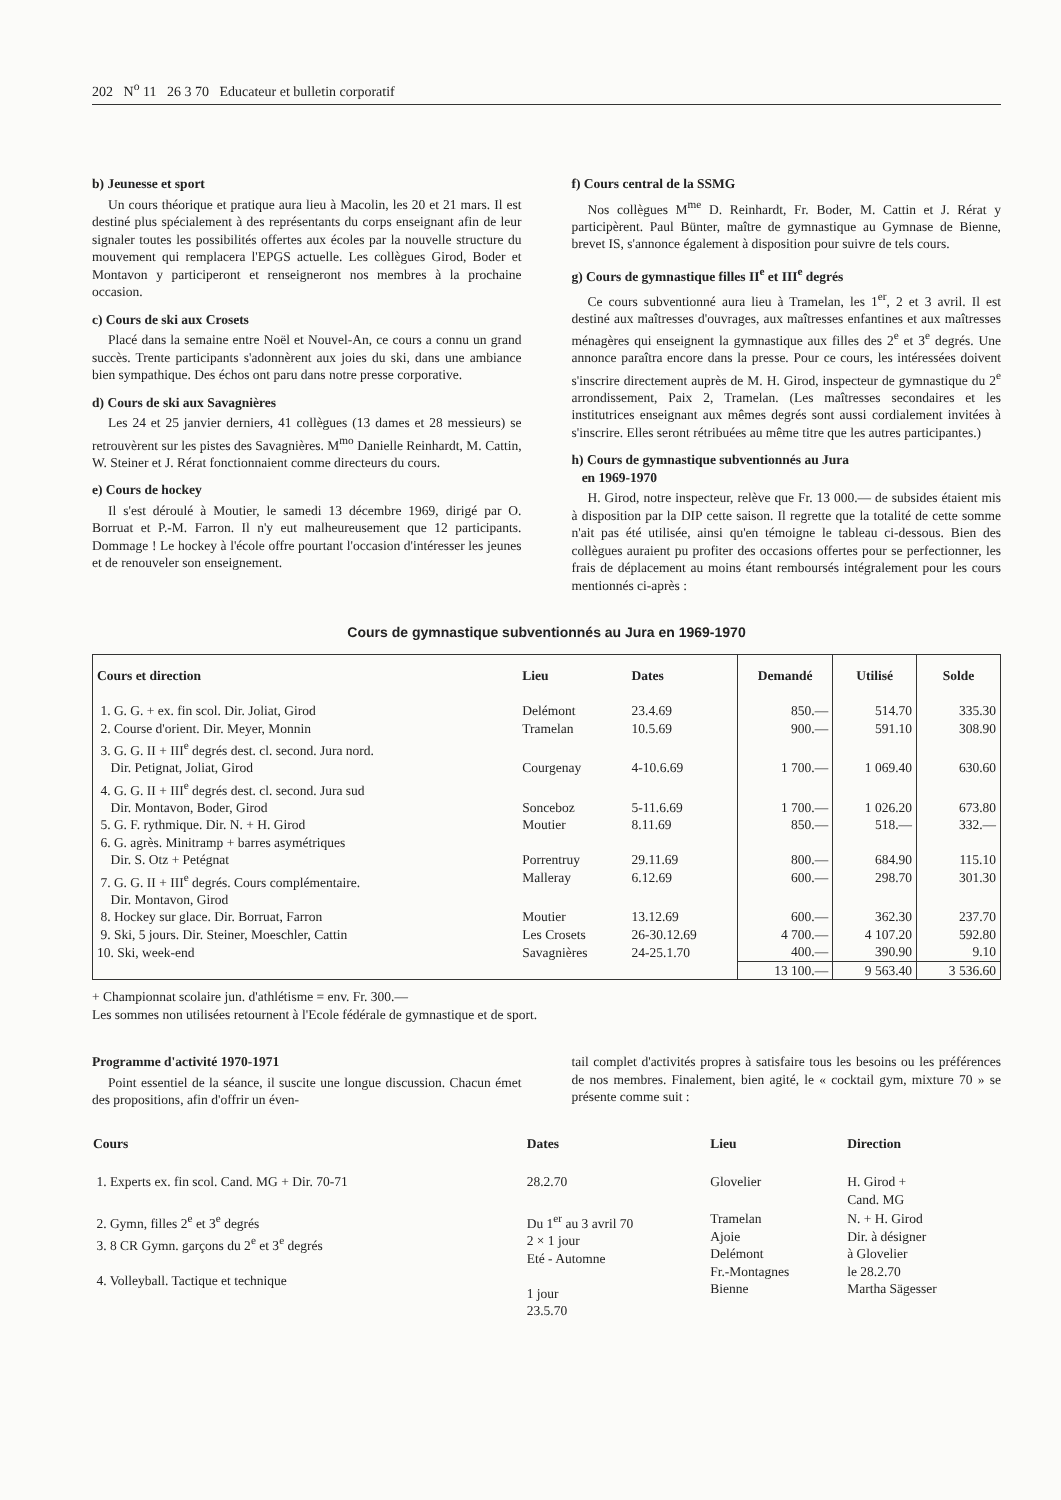202 N<sup>o</sup> 11 26 3 70 Educateur et bulletin corporatif
b) Jeunesse et sport
Un cours théorique et pratique aura lieu à Macolin, les 20 et 21 mars. Il est destiné plus spécialement à des représentants du corps enseignant afin de leur signaler toutes les possibilités offertes aux écoles par la nouvelle structure du mouvement qui remplacera l'EPGS actuelle. Les collègues Girod, Boder et Montavon y participeront et renseigneront nos membres à la prochaine occasion.
c) Cours de ski aux Crosets
Placé dans la semaine entre Noël et Nouvel-An, ce cours a connu un grand succès. Trente participants s'adonnèrent aux joies du ski, dans une ambiance bien sympathique. Des échos ont paru dans notre presse corporative.
d) Cours de ski aux Savagnières
Les 24 et 25 janvier derniers, 41 collègues (13 dames et 28 messieurs) se retrouvèrent sur les pistes des Savagnières. M<sup>mo</sup> Danielle Reinhardt, M. Cattin, W. Steiner et J. Rérat fonctionnaient comme directeurs du cours.
e) Cours de hockey
Il s'est déroulé à Moutier, le samedi 13 décembre 1969, dirigé par O. Borruat et P.-M. Farron. Il n'y eut malheureusement que 12 participants. Dommage ! Le hockey à l'école offre pourtant l'occasion d'intéresser les jeunes et de renouveler son enseignement.
f) Cours central de la SSMG
Nos collègues M<sup>me</sup> D. Reinhardt, Fr. Boder, M. Cattin et J. Rérat y participèrent. Paul Bünter, maître de gymnastique au Gymnase de Bienne, brevet IS, s'annonce également à disposition pour suivre de tels cours.
g) Cours de gymnastique filles II<sup>e</sup> et III<sup>e</sup> degrés
Ce cours subventionné aura lieu à Tramelan, les 1<sup>er</sup>, 2 et 3 avril. Il est destiné aux maîtresses d'ouvrages, aux maîtresses enfantines et aux maîtresses ménagères qui enseignent la gymnastique aux filles des 2<sup>e</sup> et 3<sup>e</sup> degrés. Une annonce paraîtra encore dans la presse. Pour ce cours, les intéressées doivent s'inscrire directement auprès de M. H. Girod, inspecteur de gymnastique du 2<sup>e</sup> arrondissement, Paix 2, Tramelan. (Les maîtresses secondaires et les institutrices enseignant aux mêmes degrés sont aussi cordialement invitées à s'inscrire. Elles seront rétribuées au même titre que les autres participantes.)
h) Cours de gymnastique subventionnés au Jura
en 1969-1970
H. Girod, notre inspecteur, relève que Fr. 13 000.— de subsides étaient mis à disposition par la DIP cette saison. Il regrette que la totalité de cette somme n'ait pas été utilisée, ainsi qu'en témoigne le tableau ci-dessous. Bien des collègues auraient pu profiter des occasions offertes pour se perfectionner, les frais de déplacement au moins étant remboursés intégralement pour les cours mentionnés ci-après :
Cours de gymnastique subventionnés au Jura en 1969-1970
| Cours et direction | Lieu | Dates | Demandé | Utilisé | Solde |
| --- | --- | --- | --- | --- | --- |
| 1. G. G. + ex. fin scol. Dir. Joliat, Girod | Delémont | 23.4.69 | 850.— | 514.70 | 335.30 |
| 2. Course d'orient. Dir. Meyer, Monnin | Tramelan | 10.5.69 | 900.— | 591.10 | 308.90 |
| 3. G. G. II + III<sup>e</sup> degrés dest. cl. second. Jura nord. Dir. Petignat, Joliat, Girod | Courgenay | 4-10.6.69 | 1 700.— | 1 069.40 | 630.60 |
| 4. G. G. II + III<sup>e</sup> degrés dest. cl. second. Jura sud Dir. Montavon, Boder, Girod | Sonceboz | 5-11.6.69 | 1 700.— | 1 026.20 | 673.80 |
| 5. G. F. rythmique. Dir. N. + H. Girod | Moutier | 8.11.69 | 850.— | 518.— | 332.— |
| 6. G. agrès. Minitramp + barres asymétriques Dir. S. Otz + Petégnat | Porrentruy | 29.11.69 | 800.— | 684.90 | 115.10 |
| 7. G. G. II + III<sup>e</sup> degrés. Cours complémentaire. Dir. Montavon, Girod | Malleray | 6.12.69 | 600.— | 298.70 | 301.30 |
| 8. Hockey sur glace. Dir. Borruat, Farron | Moutier | 13.12.69 | 600.— | 362.30 | 237.70 |
| 9. Ski, 5 jours. Dir. Steiner, Moeschler, Cattin | Les Crosets | 26-30.12.69 | 4 700.— | 4 107.20 | 592.80 |
| 10. Ski, week-end | Savagnières | 24-25.1.70 | 400.— | 390.90 | 9.10 |
| | | | 13 100.— | 9 563.40 | 3 536.60 |
+ Championnat scolaire jun. d'athlétisme = env. Fr. 300.—
Les sommes non utilisées retournent à l'Ecole fédérale de gymnastique et de sport.
Programme d'activité 1970-1971
Point essentiel de la séance, il suscite une longue discussion. Chacun émet des propositions, afin d'offrir un éven-
tail complet d'activités propres à satisfaire tous les besoins ou les préférences de nos membres. Finalement, bien agité, le « cocktail gym, mixture 70 » se présente comme suit :
| Cours | Dates | Lieu | Direction |
| --- | --- | --- | --- |
| 1. Experts ex. fin scol. Cand. MG + Dir. 70-71 | 28.2.70 | Glovelier | H. Girod + Cand. MG |
| 2. Gymn, filles 2<sup>e</sup> et 3<sup>e</sup> degrés 3. 8 CR Gymn. garçons du 2<sup>e</sup> et 3<sup>e</sup> degrés 4. Volleyball. Tactique et technique | Du 1<sup>er</sup> au 3 avril 70 2 × 1 jour Eté - Automne 1 jour 23.5.70 | Tramelan Ajoie Delémont Fr.-Montagnes Bienne | N. + H. Girod Dir. à désigner à Glovelier le 28.2.70 Martha Sägesser |